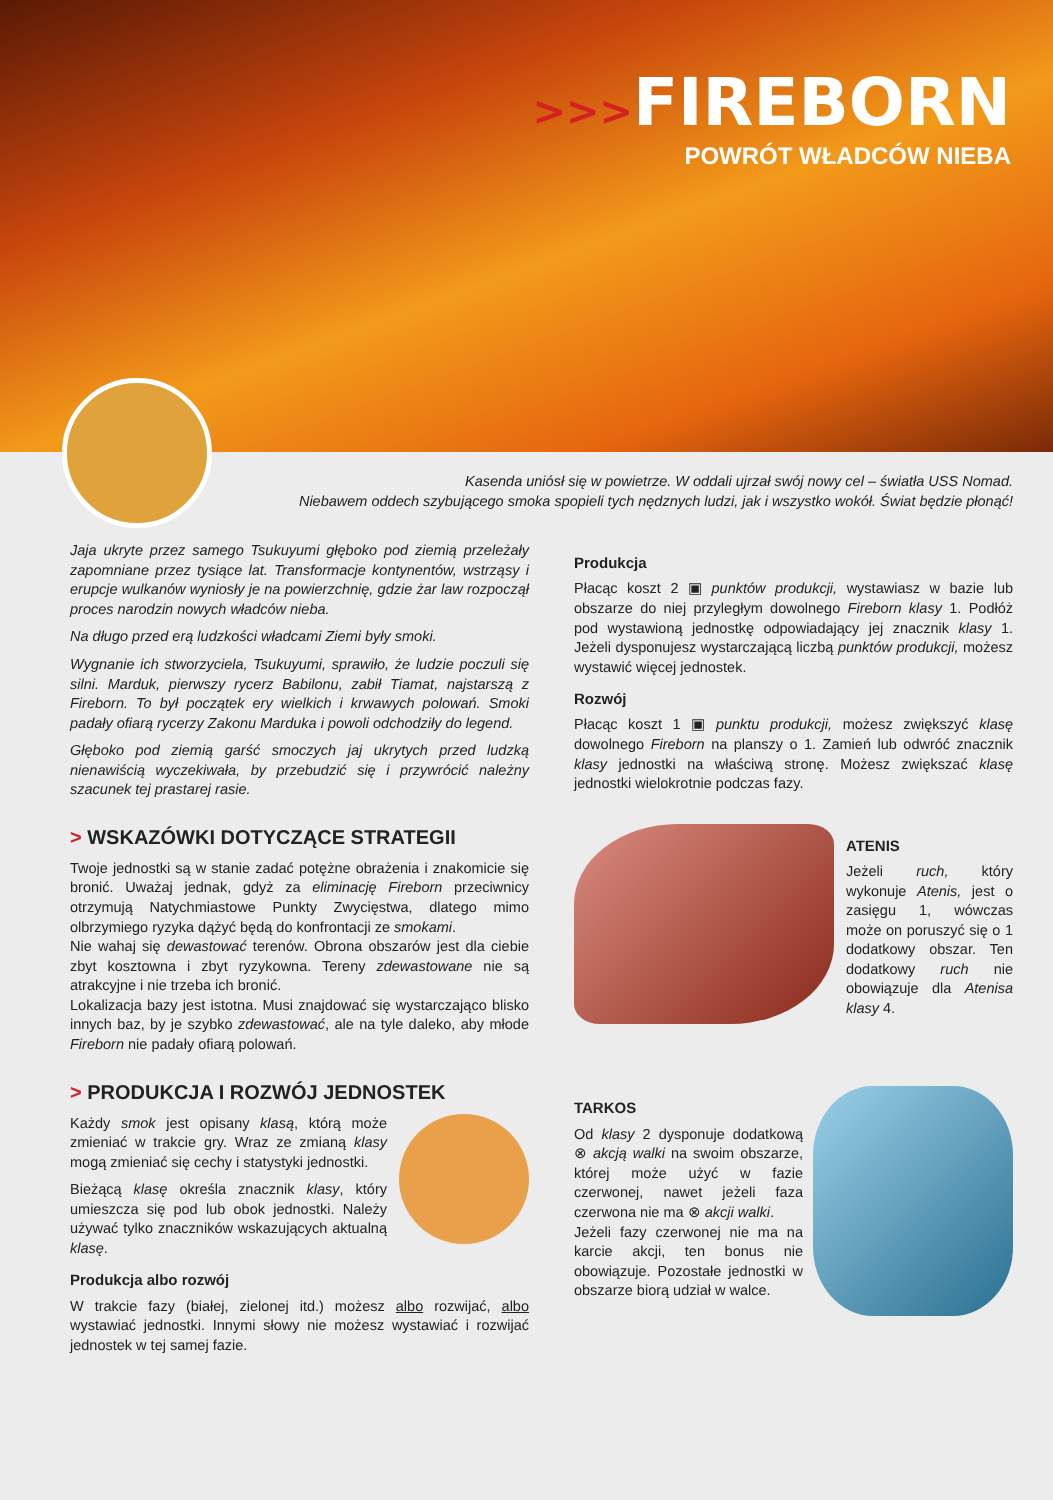>>>FIREBORN
POWRÓT WŁADCÓW NIEBA
Kasenda uniósł się w powietrze. W oddali ujrzał swój nowy cel – światła USS Nomad.
Niebawem oddech szybującego smoka spopieli tych nędznych ludzi, jak i wszystko wokół. Świat będzie płonąć!
Jaja ukryte przez samego Tsukuyumi głęboko pod ziemią przeleżały zapomniane przez tysiące lat. Transformacje kontynentów, wstrząsy i erupcje wulkanów wyniosły je na powierzchnię, gdzie żar law rozpoczął proces narodzin nowych władców nieba.
Na długo przed erą ludzkości władcami Ziemi były smoki.
Wygnanie ich stworzyciela, Tsukuyumi, sprawiło, że ludzie poczuli się silni. Marduk, pierwszy rycerz Babilonu, zabił Tiamat, najstarszą z Fireborn. To był początek ery wielkich i krwawych polowań. Smoki padały ofiarą rycerzy Zakonu Marduka i powoli odchodziły do legend.
Głęboko pod ziemią garść smoczych jaj ukrytych przed ludzką nienawiścią wyczekiwała, by przebudzić się i przywrócić należny szacunek tej prastarej rasie.
> WSKAZÓWKI DOTYCZĄCE STRATEGII
Twoje jednostki są w stanie zadać potężne obrażenia i znakomicie się bronić. Uważaj jednak, gdyż za eliminację Fireborn przeciwnicy otrzymują Natychmiastowe Punkty Zwycięstwa, dlatego mimo olbrzymiego ryzyka dążyć będą do konfrontacji ze smokami.
Nie wahaj się dewastować terenów. Obrona obszarów jest dla ciebie zbyt kosztowna i zbyt ryzykowna. Tereny zdewastowane nie są atrakcyjne i nie trzeba ich bronić.
Lokalizacja bazy jest istotna. Musi znajdować się wystarczająco blisko innych baz, by je szybko zdewastować, ale na tyle daleko, aby młode Fireborn nie padały ofiarą polowań.
> PRODUKCJA I ROZWÓJ JEDNOSTEK
Każdy smok jest opisany klasą, którą może zmieniać w trakcie gry. Wraz ze zmianą klasy mogą zmieniać się cechy i statystyki jednostki.
Bieżącą klasę określa znacznik klasy, który umieszcza się pod lub obok jednostki. Należy używać tylko znaczników wskazujących aktualną klasę.
Produkcja albo rozwój
W trakcie fazy (białej, zielonej itd.) możesz albo rozwijać, albo wystawiać jednostki. Innymi słowy nie możesz wystawiać i rozwijać jednostek w tej samej fazie.
Produkcja
Płacąc koszt 2 ▣ punktów produkcji, wystawiasz w bazie lub obszarze do niej przyległym dowolnego Fireborn klasy 1. Podłóż pod wystawioną jednostkę odpowiadający jej znacznik klasy 1. Jeżeli dysponujesz wystarczającą liczbą punktów produkcji, możesz wystawić więcej jednostek.
Rozwój
Płacąc koszt 1 ▣ punktu produkcji, możesz zwiększyć klasę dowolnego Fireborn na planszy o 1. Zamień lub odwróć znacznik klasy jednostki na właściwą stronę. Możesz zwiększać klasę jednostki wielokrotnie podczas fazy.
ATENIS
Jeżeli ruch, który wykonuje Atenis, jest o zasięgu 1, wówczas może on poruszyć się o 1 dodatkowy obszar. Ten dodatkowy ruch nie obowiązuje dla Atenisa klasy 4.
TARKOS
Od klasy 2 dysponuje dodatkową ⊗ akcją walki na swoim obszarze, której może użyć w fazie czerwonej, nawet jeżeli faza czerwona nie ma ⊗ akcji walki.
Jeżeli fazy czerwonej nie ma na karcie akcji, ten bonus nie obowiązuje. Pozostałe jednostki w obszarze biorą udział w walce.